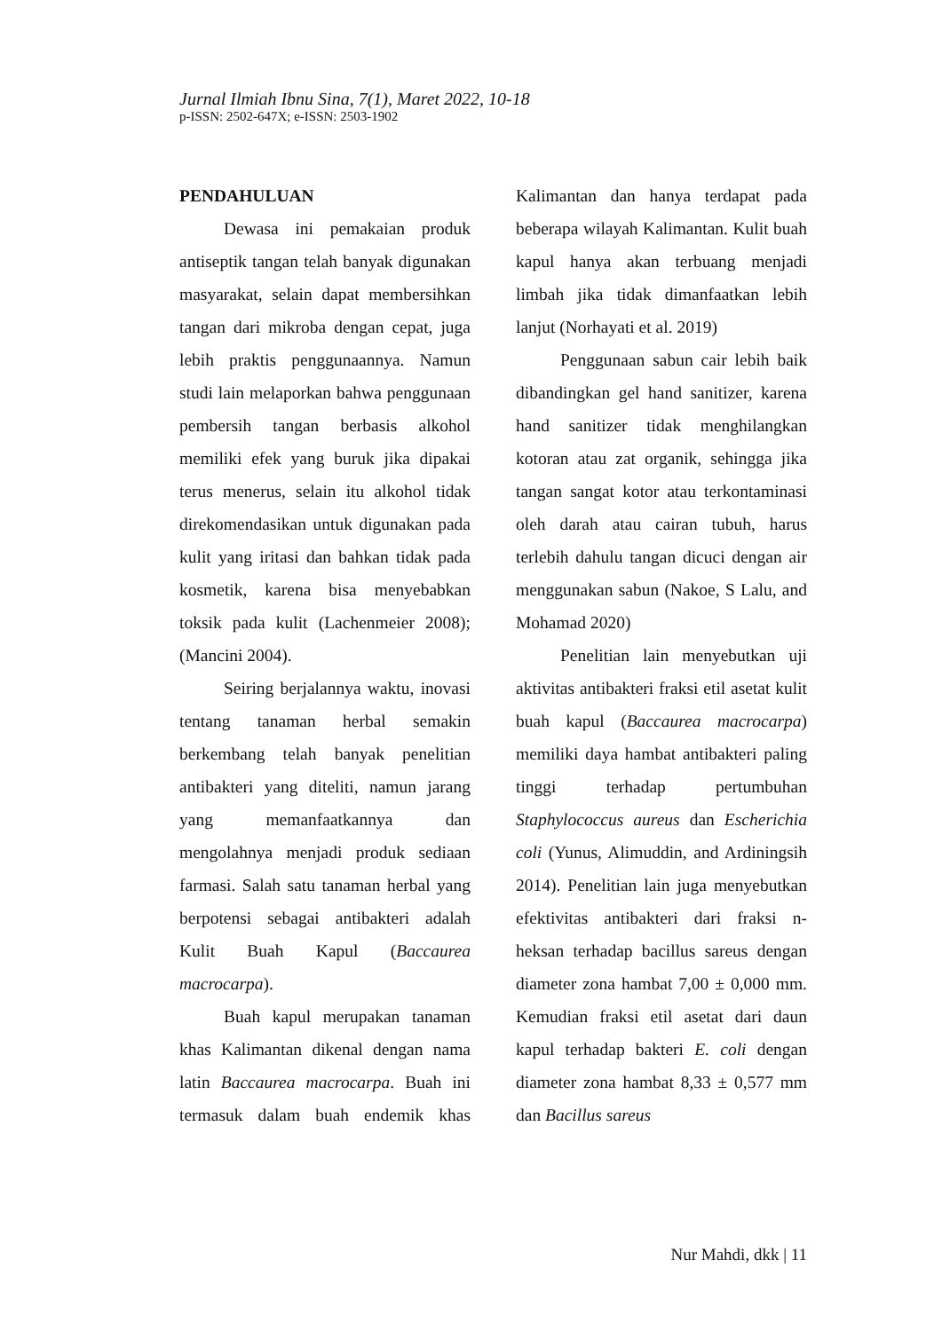Jurnal Ilmiah Ibnu Sina, 7(1), Maret 2022, 10-18
p-ISSN: 2502-647X; e-ISSN: 2503-1902
PENDAHULUAN
Dewasa ini pemakaian produk antiseptik tangan telah banyak digunakan masyarakat, selain dapat membersihkan tangan dari mikroba dengan cepat, juga lebih praktis penggunaannya. Namun studi lain melaporkan bahwa penggunaan pembersih tangan berbasis alkohol memiliki efek yang buruk jika dipakai terus menerus, selain itu alkohol tidak direkomendasikan untuk digunakan pada kulit yang iritasi dan bahkan tidak pada kosmetik, karena bisa menyebabkan toksik pada kulit (Lachenmeier 2008);(Mancini 2004).
Seiring berjalannya waktu, inovasi tentang tanaman herbal semakin berkembang telah banyak penelitian antibakteri yang diteliti, namun jarang yang memanfaatkannya dan mengolahnya menjadi produk sediaan farmasi. Salah satu tanaman herbal yang berpotensi sebagai antibakteri adalah Kulit Buah Kapul (Baccaurea macrocarpa).
Buah kapul merupakan tanaman khas Kalimantan dikenal dengan nama latin Baccaurea macrocarpa. Buah ini termasuk dalam buah endemik khas Kalimantan dan hanya terdapat pada beberapa wilayah Kalimantan. Kulit buah kapul hanya akan terbuang menjadi limbah jika tidak dimanfaatkan lebih lanjut (Norhayati et al. 2019)
Penggunaan sabun cair lebih baik dibandingkan gel hand sanitizer, karena hand sanitizer tidak menghilangkan kotoran atau zat organik, sehingga jika tangan sangat kotor atau terkontaminasi oleh darah atau cairan tubuh, harus terlebih dahulu tangan dicuci dengan air menggunakan sabun (Nakoe, S Lalu, and Mohamad 2020)
Penelitian lain menyebutkan uji aktivitas antibakteri fraksi etil asetat kulit buah kapul (Baccaurea macrocarpa) memiliki daya hambat antibakteri paling tinggi terhadap pertumbuhan Staphylococcus aureus dan Escherichia coli (Yunus, Alimuddin, and Ardiningsih 2014). Penelitian lain juga menyebutkan efektivitas antibakteri dari fraksi n-heksan terhadap bacillus sareus dengan diameter zona hambat 7,00 ± 0,000 mm. Kemudian fraksi etil asetat dari daun kapul terhadap bakteri E. coli dengan diameter zona hambat 8,33 ± 0,577 mm dan Bacillus sareus
Nur Mahdi, dkk | 11